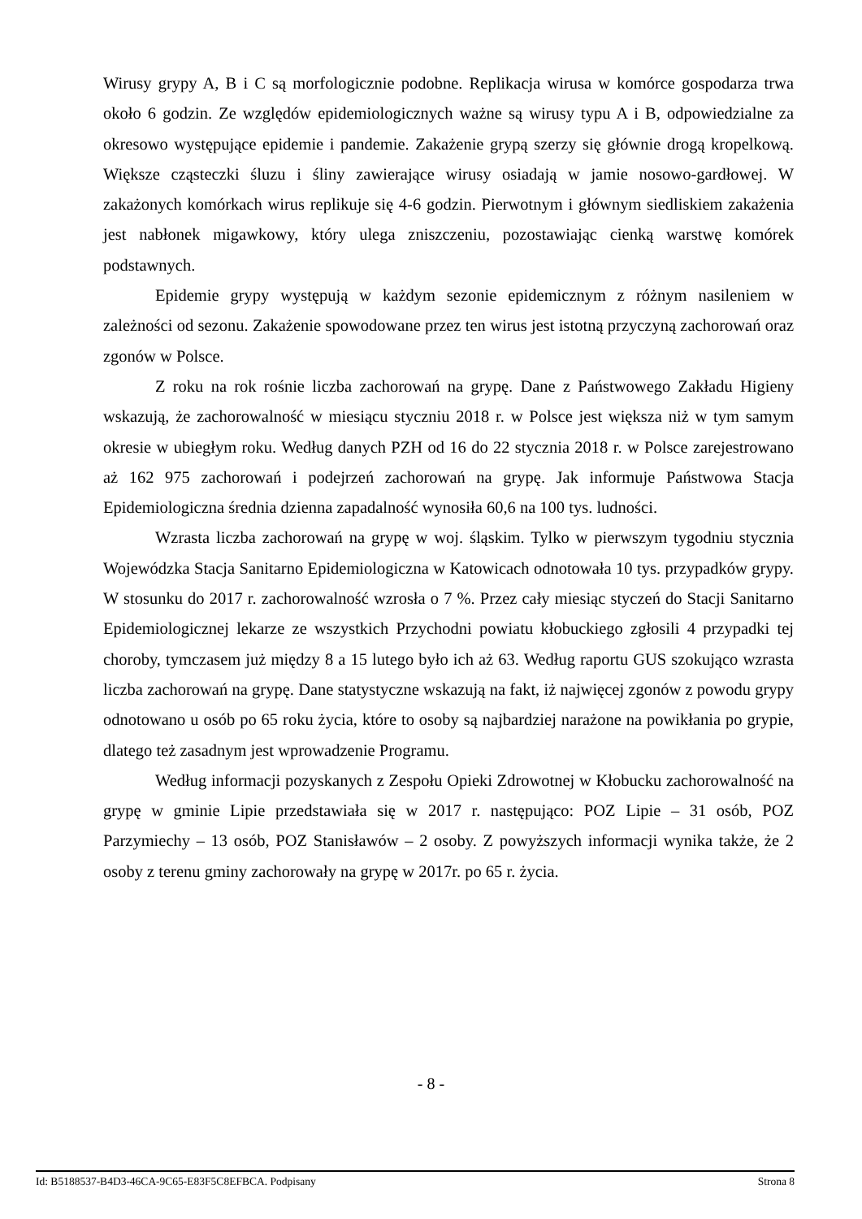Wirusy grypy A, B i C są morfologicznie podobne. Replikacja wirusa w komórce gospodarza trwa około 6 godzin. Ze względów epidemiologicznych ważne są wirusy typu A i B, odpowiedzialne za okresowo występujące epidemie i pandemie. Zakażenie grypą szerzy się głównie drogą kropelkową. Większe cząsteczki śluzu i śliny zawierające wirusy osiadają w jamie nosowo-gardłowej. W zakażonych komórkach wirus replikuje się 4-6 godzin. Pierwotnym i głównym siedliskiem zakażenia jest nabłonek migawkowy, który ulega zniszczeniu, pozostawiając cienką warstwę komórek podstawnych.
Epidemie grypy występują w każdym sezonie epidemicznym z różnym nasileniem w zależności od sezonu. Zakażenie spowodowane przez ten wirus jest istotną przyczyną zachorowań oraz zgonów w Polsce.
Z roku na rok rośnie liczba zachorowań na grypę. Dane z Państwowego Zakładu Higieny wskazują, że zachorowalność w miesiącu styczniu 2018 r. w Polsce jest większa niż w tym samym okresie w ubiegłym roku. Według danych PZH od 16 do 22 stycznia 2018 r. w Polsce zarejestrowano aż 162 975 zachorowań i podejrzeń zachorowań na grypę. Jak informuje Państwowa Stacja Epidemiologiczna średnia dzienna zapadalność wynosiła 60,6 na 100 tys. ludności.
Wzrasta liczba zachorowań na grypę w woj. śląskim. Tylko w pierwszym tygodniu stycznia Wojewódzka Stacja Sanitarno Epidemiologiczna w Katowicach odnotowała 10 tys. przypadków grypy. W stosunku do 2017 r. zachorowalność wzrosła o 7 %. Przez cały miesiąc styczeń do Stacji Sanitarno Epidemiologicznej lekarze ze wszystkich Przychodni powiatu kłobuckiego zgłosili 4 przypadki tej choroby, tymczasem już między 8 a 15 lutego było ich aż 63. Według raportu GUS szokująco wzrasta liczba zachorowań na grypę. Dane statystyczne wskazują na fakt, iż najwięcej zgonów z powodu grypy odnotowano u osób po 65 roku życia, które to osoby są najbardziej narażone na powikłania po grypie, dlatego też zasadnym jest wprowadzenie Programu.
Według informacji pozyskanych z Zespołu Opieki Zdrowotnej w Kłobucku zachorowalność na grypę w gminie Lipie przedstawiała się w 2017 r. następująco: POZ Lipie – 31 osób, POZ Parzymiechy – 13 osób, POZ Stanisławów – 2 osoby. Z powyższych informacji wynika także, że 2 osoby z terenu gminy zachorowały na grypę w 2017r. po 65 r. życia.
- 8 -
Id: B5188537-B4D3-46CA-9C65-E83F5C8EFBCA. Podpisany Strona 8